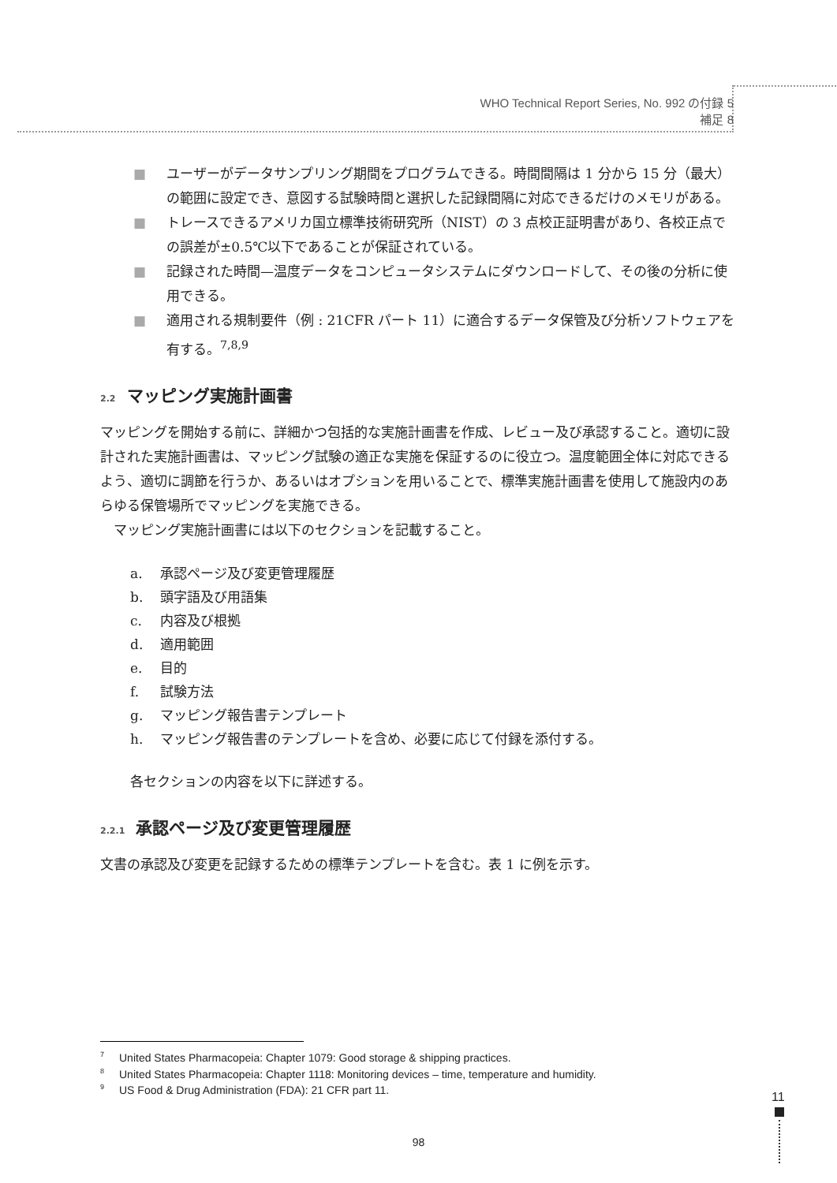WHO Technical Report Series, No. 992 の付録 5
補足 8
■ ユーザーがデータサンプリング期間をプログラムできる。時間間隔は 1 分から 15 分（最大）の範囲に設定でき、意図する試験時間と選択した記録間隔に対応できるだけのメモリがある。
■ トレースできるアメリカ国立標準技術研究所（NIST）の 3 点校正証明書があり、各校正点での誤差が±0.5℃以下であることが保証されている。
■ 記録された時間—温度データをコンピュータシステムにダウンロードして、その後の分析に使用できる。
■ 適用される規制要件（例 : 21CFR パート 11）に適合するデータ保管及び分析ソフトウェアを有する。<sup>7,8,9</sup>
2.2 マッピング実施計画書
マッピングを開始する前に、詳細かつ包括的な実施計画書を作成、レビュー及び承認すること。適切に設計された実施計画書は、マッピング試験の適正な実施を保証するのに役立つ。温度範囲全体に対応できるよう、適切に調節を行うか、あるいはオプションを用いることで、標準実施計画書を使用して施設内のあらゆる保管場所でマッピングを実施できる。
　マッピング実施計画書には以下のセクションを記載すること。
a. 承認ページ及び変更管理履歴
b. 頭字語及び用語集
c. 内容及び根拠
d. 適用範囲
e. 目的
f. 試験方法
g. マッピング報告書テンプレート
h. マッピング報告書のテンプレートを含め、必要に応じて付録を添付する。
各セクションの内容を以下に詳述する。
2.2.1 承認ページ及び変更管理履歴
文書の承認及び変更を記録するための標準テンプレートを含む。表 1 に例を示す。
<sup>7</sup> United States Pharmacopeia: Chapter 1079: Good storage & shipping practices.
<sup>8</sup> United States Pharmacopeia: Chapter 1118: Monitoring devices – time, temperature and humidity.
<sup>9</sup> US Food & Drug Administration (FDA): 21 CFR part 11.
11
98